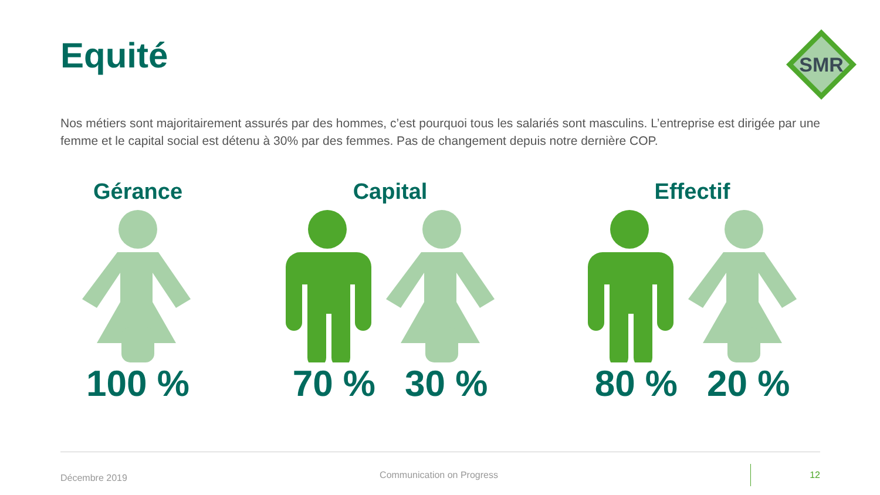Equité
SMR
Nos métiers sont majoritairement assurés par des hommes, c’est pourquoi tous les salariés sont masculins. L’entreprise est dirigée par une femme et le capital social est détenu à 30% par des femmes. Pas de changement depuis notre dernière COP.
Gérance
100 %
Capital
70 % 30 %
Effectif
80 % 20 %
Décembre 2019 Communication on Progress 12